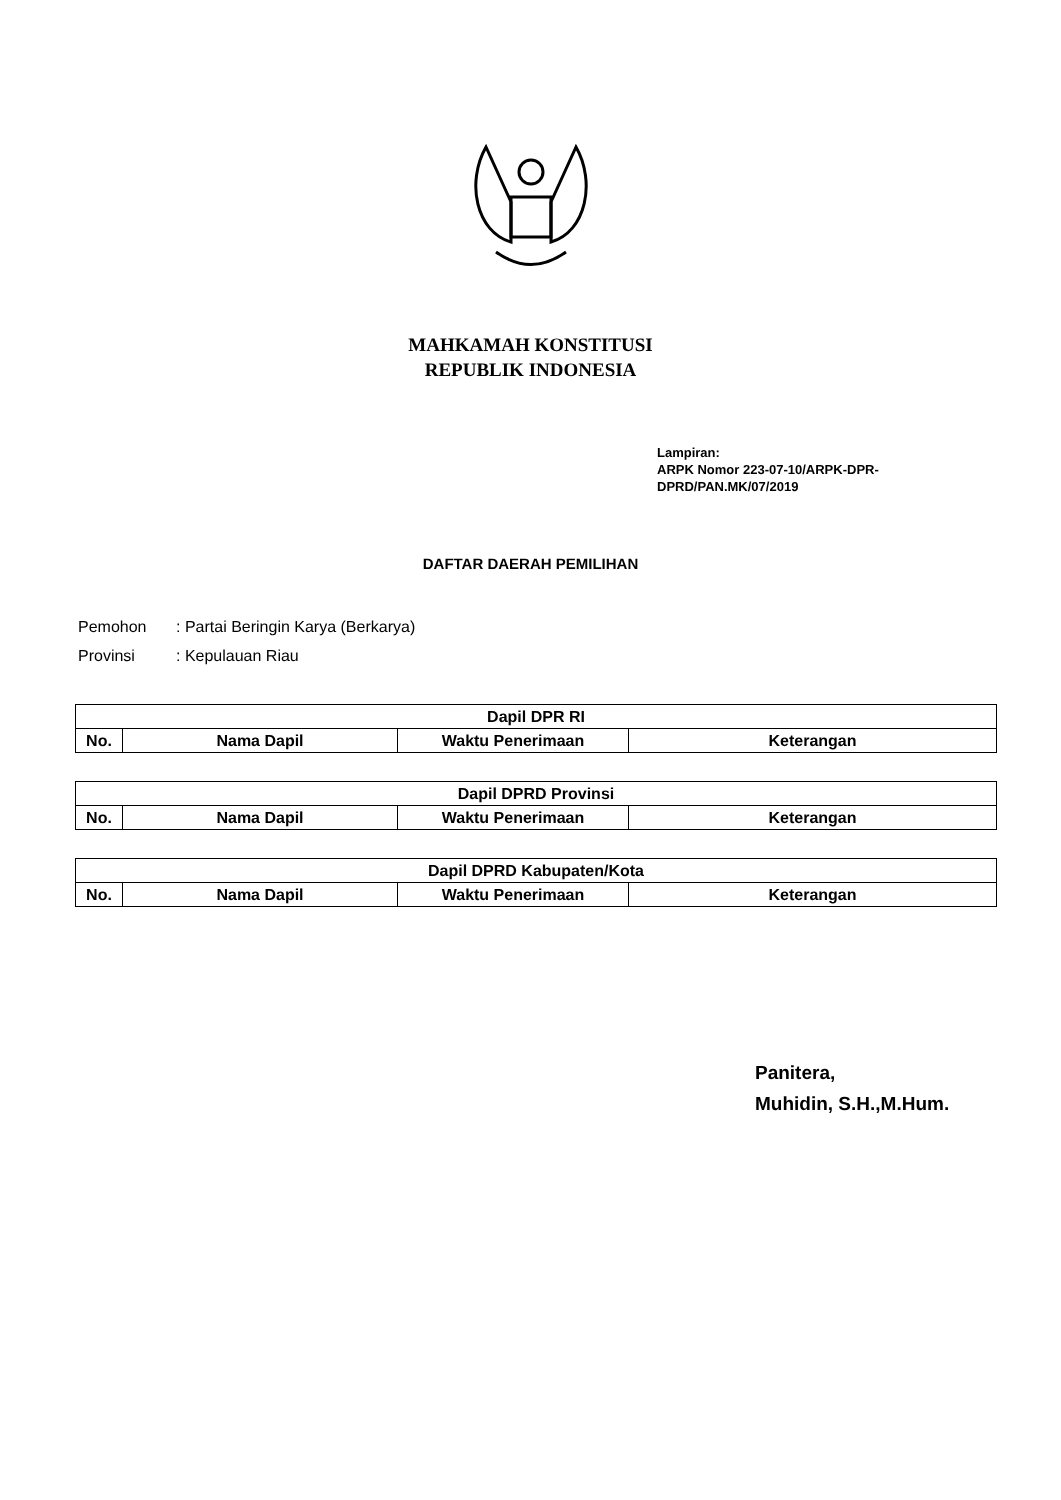MAHKAMAH KONSTITUSI
REPUBLIK INDONESIA
Lampiran:
ARPK Nomor 223-07-10/ARPK-DPR-
DPRD/PAN.MK/07/2019
DAFTAR DAERAH PEMILIHAN
Pemohon: Partai Beringin Karya (Berkarya)
Provinsi: Kepulauan Riau
| Dapil DPR RI | | | |
| --- | --- | --- | --- |
| No. | Nama Dapil | Waktu Penerimaan | Keterangan |
| Dapil DPRD Provinsi | | | |
| --- | --- | --- | --- |
| No. | Nama Dapil | Waktu Penerimaan | Keterangan |
| Dapil DPRD Kabupaten/Kota | | | |
| --- | --- | --- | --- |
| No. | Nama Dapil | Waktu Penerimaan | Keterangan |
Panitera,
Muhidin, S.H.,M.Hum.